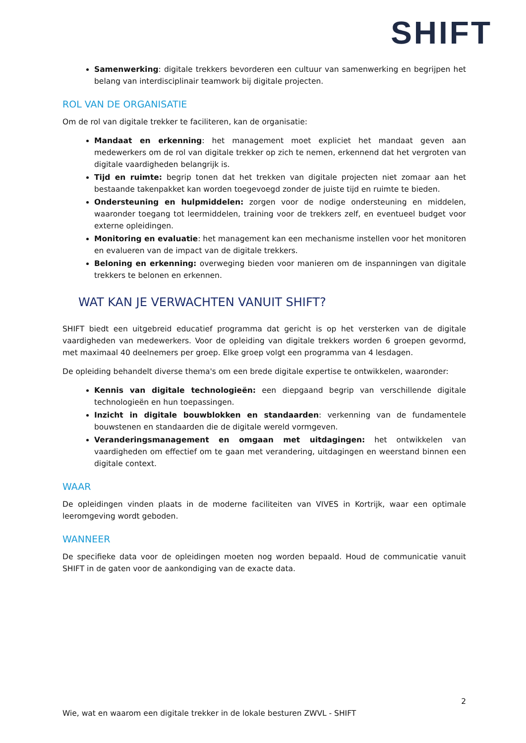SHIFT
Samenwerking: digitale trekkers bevorderen een cultuur van samenwerking en begrijpen het belang van interdisciplinair teamwork bij digitale projecten.
ROL VAN DE ORGANISATIE
Om de rol van digitale trekker te faciliteren, kan de organisatie:
Mandaat en erkenning: het management moet expliciet het mandaat geven aan medewerkers om de rol van digitale trekker op zich te nemen, erkennend dat het vergroten van digitale vaardigheden belangrijk is.
Tijd en ruimte: begrip tonen dat het trekken van digitale projecten niet zomaar aan het bestaande takenpakket kan worden toegevoegd zonder de juiste tijd en ruimte te bieden.
Ondersteuning en hulpmiddelen: zorgen voor de nodige ondersteuning en middelen, waaronder toegang tot leermiddelen, training voor de trekkers zelf, en eventueel budget voor externe opleidingen.
Monitoring en evaluatie: het management kan een mechanisme instellen voor het monitoren en evalueren van de impact van de digitale trekkers.
Beloning en erkenning: overweging bieden voor manieren om de inspanningen van digitale trekkers te belonen en erkennen.
WAT KAN JE VERWACHTEN VANUIT SHIFT?
SHIFT biedt een uitgebreid educatief programma dat gericht is op het versterken van de digitale vaardigheden van medewerkers. Voor de opleiding van digitale trekkers worden 6 groepen gevormd, met maximaal 40 deelnemers per groep. Elke groep volgt een programma van 4 lesdagen.
De opleiding behandelt diverse thema's om een brede digitale expertise te ontwikkelen, waaronder:
Kennis van digitale technologieën: een diepgaand begrip van verschillende digitale technologieën en hun toepassingen.
Inzicht in digitale bouwblokken en standaarden: verkenning van de fundamentele bouwstenen en standaarden die de digitale wereld vormgeven.
Veranderingsmanagement en omgaan met uitdagingen: het ontwikkelen van vaardigheden om effectief om te gaan met verandering, uitdagingen en weerstand binnen een digitale context.
WAAR
De opleidingen vinden plaats in de moderne faciliteiten van VIVES in Kortrijk, waar een optimale leeromgeving wordt geboden.
WANNEER
De specifieke data voor de opleidingen moeten nog worden bepaald. Houd de communicatie vanuit SHIFT in de gaten voor de aankondiging van de exacte data.
2
Wie, wat en waarom een digitale trekker in de lokale besturen ZWVL - SHIFT